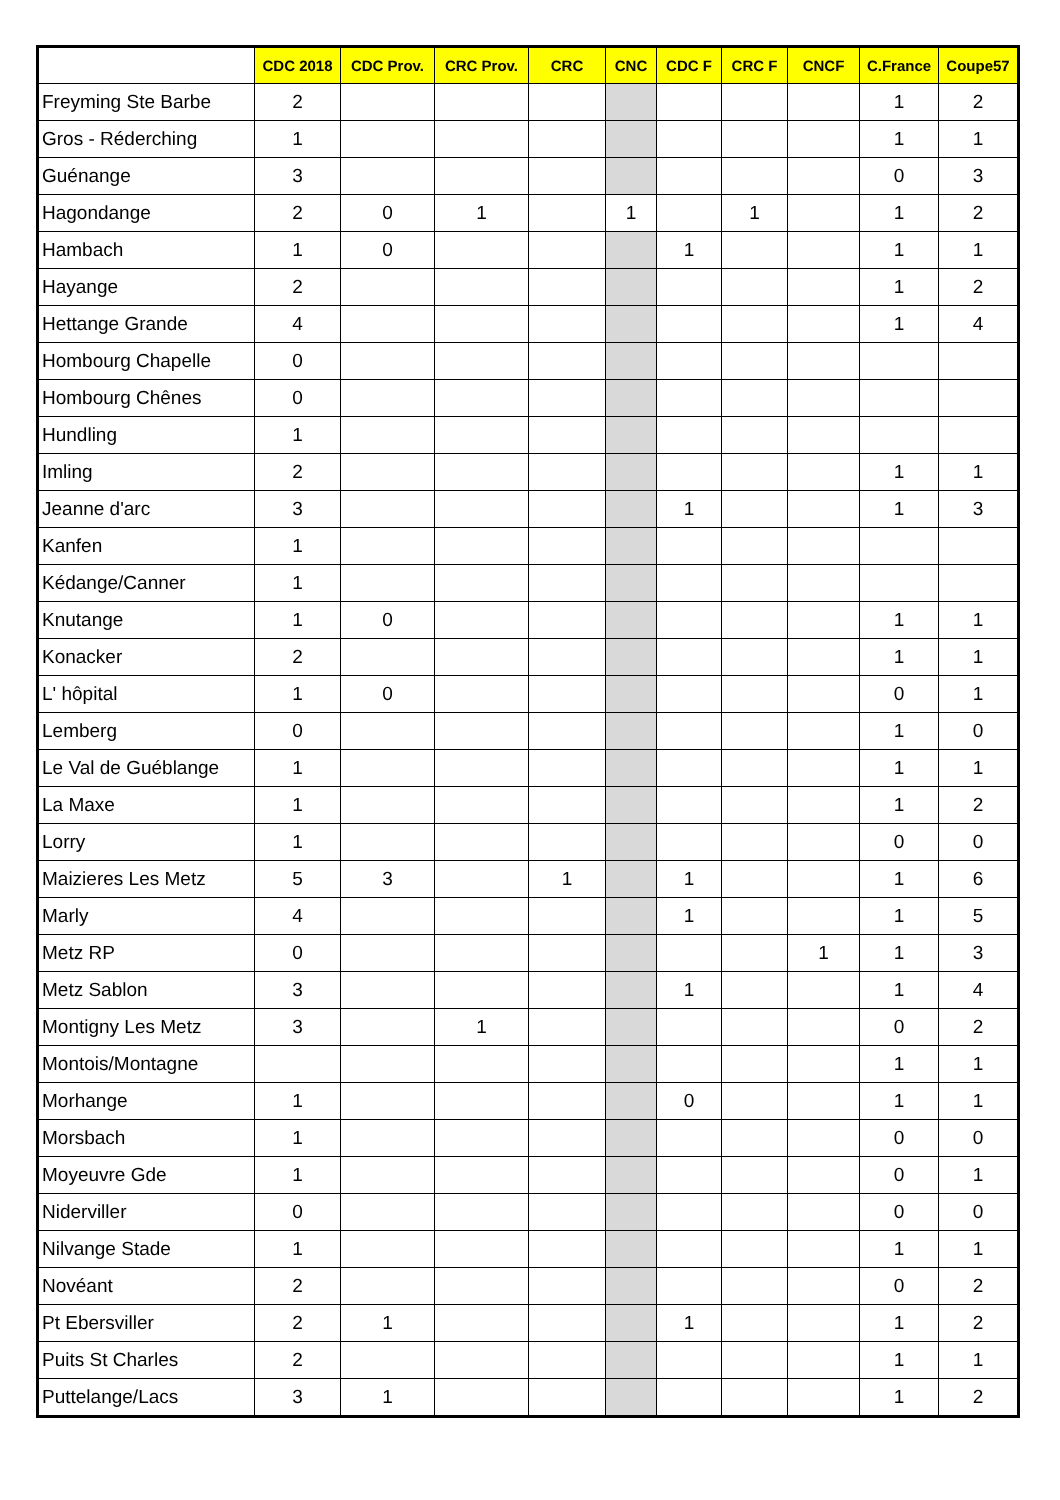| | CDC 2018 | CDC Prov. | CRC Prov. | CRC | CNC | CDC F | CRC F | CNCF | C.France | Coupe57 |
| --- | --- | --- | --- | --- | --- | --- | --- | --- | --- | --- |
| Freyming Ste Barbe | 2 | | | | | | | | 1 | 2 |
| Gros - Réderching | 1 | | | | | | | | 1 | 1 |
| Guénange | 3 | | | | | | | | 0 | 3 |
| Hagondange | 2 | 0 | 1 | | 1 | | 1 | | 1 | 2 |
| Hambach | 1 | 0 | | | | 1 | | | 1 | 1 |
| Hayange | 2 | | | | | | | | 1 | 2 |
| Hettange Grande | 4 | | | | | | | | 1 | 4 |
| Hombourg Chapelle | 0 | | | | | | | | | |
| Hombourg Chênes | 0 | | | | | | | | | |
| Hundling | 1 | | | | | | | | | |
| Imling | 2 | | | | | | | | 1 | 1 |
| Jeanne d'arc | 3 | | | | | 1 | | | 1 | 3 |
| Kanfen | 1 | | | | | | | | | |
| Kédange/Canner | 1 | | | | | | | | | |
| Knutange | 1 | 0 | | | | | | | 1 | 1 |
| Konacker | 2 | | | | | | | | 1 | 1 |
| L' hôpital | 1 | 0 | | | | | | | 0 | 1 |
| Lemberg | 0 | | | | | | | | 1 | 0 |
| Le Val de Guéblange | 1 | | | | | | | | 1 | 1 |
| La Maxe | 1 | | | | | | | | 1 | 2 |
| Lorry | 1 | | | | | | | | 0 | 0 |
| Maizieres Les Metz | 5 | 3 | | 1 | | 1 | | | 1 | 6 |
| Marly | 4 | | | | | 1 | | | 1 | 5 |
| Metz RP | 0 | | | | | | | 1 | 1 | 3 |
| Metz Sablon | 3 | | | | | 1 | | | 1 | 4 |
| Montigny Les Metz | 3 | | 1 | | | | | | 0 | 2 |
| Montois/Montagne | | | | | | | | | 1 | 1 |
| Morhange | 1 | | | | | 0 | | | 1 | 1 |
| Morsbach | 1 | | | | | | | | 0 | 0 |
| Moyeuvre Gde | 1 | | | | | | | | 0 | 1 |
| Niderviller | 0 | | | | | | | | 0 | 0 |
| Nilvange Stade | 1 | | | | | | | | 1 | 1 |
| Novéant | 2 | | | | | | | | 0 | 2 |
| Pt Ebersviller | 2 | 1 | | | | 1 | | | 1 | 2 |
| Puits St Charles | 2 | | | | | | | | 1 | 1 |
| Puttelange/Lacs | 3 | 1 | | | | | | | 1 | 2 |